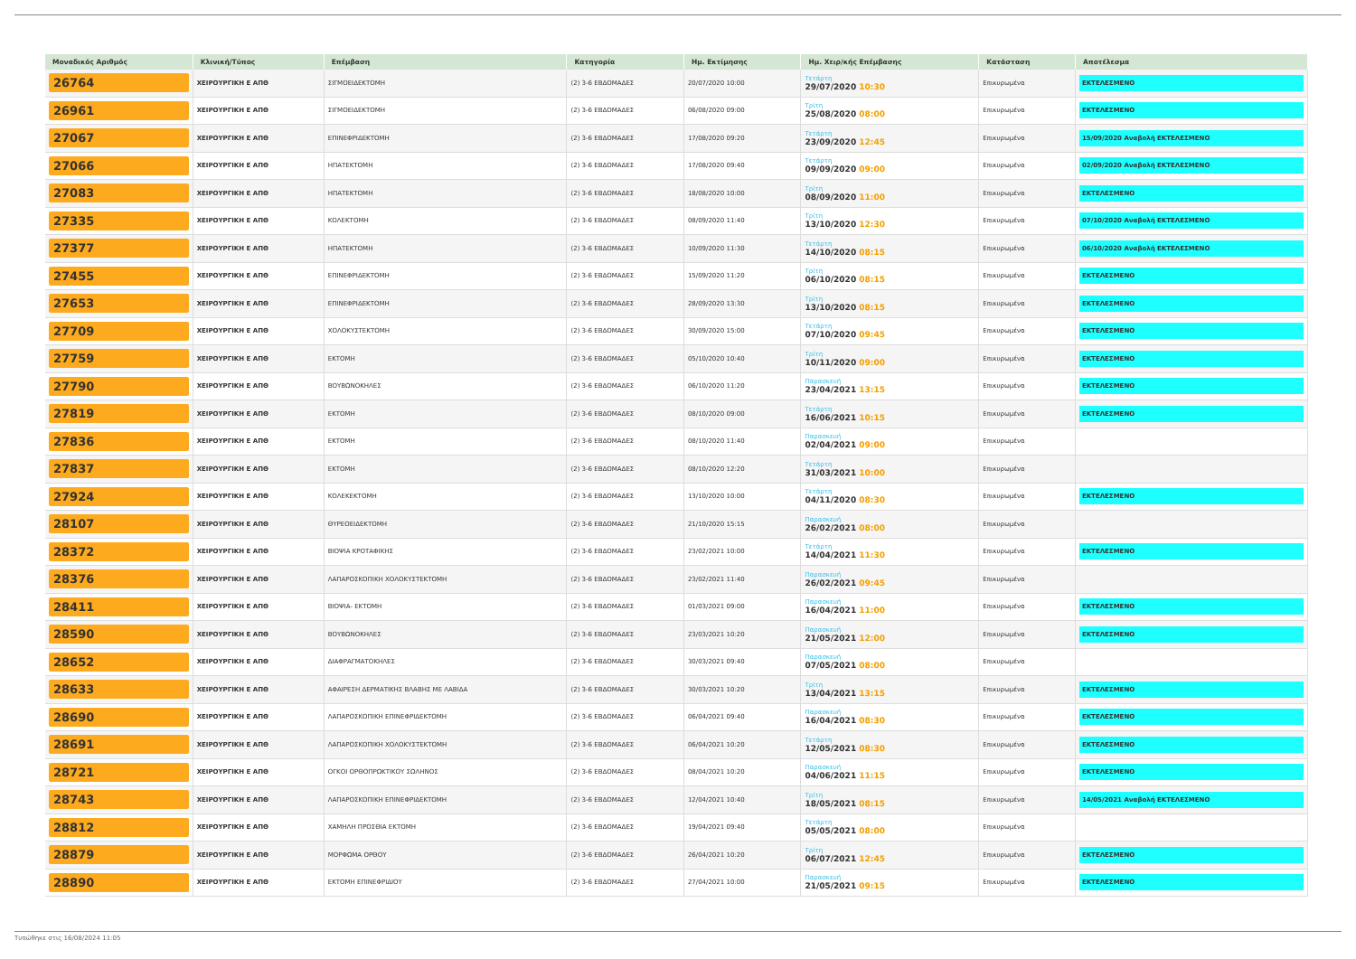| Μοναδικός Αριθμός | Κλινική/Τύπος | Επέμβαση | Κατηγορία | Ημ. Εκτίμησης | Ημ. Χειρ/κής Επέμβασης | Κατάσταση | Αποτέλεσμα |
| --- | --- | --- | --- | --- | --- | --- | --- |
| 26764 | ΧΕΙΡΟΥΡΓΙΚΗ Ε ΑΠΘ | ΣΙΓΜΟΕΙΔΕΚΤΟΜΗ | (2) 3-6 ΕΒΔΟΜΑΔΕΣ | 20/07/2020 10:00 | Τετάρτη 29/07/2020 10:30 | Επικυρωμένα | ΕΚΤΕΛΕΣΜΕΝΟ |
| 26961 | ΧΕΙΡΟΥΡΓΙΚΗ Ε ΑΠΘ | ΣΙΓΜΟΕΙΔΕΚΤΟΜΗ | (2) 3-6 ΕΒΔΟΜΑΔΕΣ | 06/08/2020 09:00 | Τρίτη 25/08/2020 08:00 | Επικυρωμένα | ΕΚΤΕΛΕΣΜΕΝΟ |
| 27067 | ΧΕΙΡΟΥΡΓΙΚΗ Ε ΑΠΘ | ΕΠΙΝΕΦΡΙΔΕΚΤΟΜΗ | (2) 3-6 ΕΒΔΟΜΑΔΕΣ | 17/08/2020 09:20 | Τετάρτη 23/09/2020 12:45 | Επικυρωμένα | 15/09/2020 Αναβολή ΕΚΤΕΛΕΣΜΕΝΟ |
| 27066 | ΧΕΙΡΟΥΡΓΙΚΗ Ε ΑΠΘ | ΗΠΑΤΕΚΤΟΜΗ | (2) 3-6 ΕΒΔΟΜΑΔΕΣ | 17/08/2020 09:40 | Τετάρτη 09/09/2020 09:00 | Επικυρωμένα | 02/09/2020 Αναβολή ΕΚΤΕΛΕΣΜΕΝΟ |
| 27083 | ΧΕΙΡΟΥΡΓΙΚΗ Ε ΑΠΘ | ΗΠΑΤΕΚΤΟΜΗ | (2) 3-6 ΕΒΔΟΜΑΔΕΣ | 18/08/2020 10:00 | Τρίτη 08/09/2020 11:00 | Επικυρωμένα | ΕΚΤΕΛΕΣΜΕΝΟ |
| 27335 | ΧΕΙΡΟΥΡΓΙΚΗ Ε ΑΠΘ | ΚΟΛΕΚΤΟΜΗ | (2) 3-6 ΕΒΔΟΜΑΔΕΣ | 08/09/2020 11:40 | Τρίτη 13/10/2020 12:30 | Επικυρωμένα | 07/10/2020 Αναβολή ΕΚΤΕΛΕΣΜΕΝΟ |
| 27377 | ΧΕΙΡΟΥΡΓΙΚΗ Ε ΑΠΘ | ΗΠΑΤΕΚΤΟΜΗ | (2) 3-6 ΕΒΔΟΜΑΔΕΣ | 10/09/2020 11:30 | Τετάρτη 14/10/2020 08:15 | Επικυρωμένα | 06/10/2020 Αναβολή ΕΚΤΕΛΕΣΜΕΝΟ |
| 27455 | ΧΕΙΡΟΥΡΓΙΚΗ Ε ΑΠΘ | ΕΠΙΝΕΦΡΙΔΕΚΤΟΜΗ | (2) 3-6 ΕΒΔΟΜΑΔΕΣ | 15/09/2020 11:20 | Τρίτη 06/10/2020 08:15 | Επικυρωμένα | ΕΚΤΕΛΕΣΜΕΝΟ |
| 27653 | ΧΕΙΡΟΥΡΓΙΚΗ Ε ΑΠΘ | ΕΠΙΝΕΦΡΙΔΕΚΤΟΜΗ | (2) 3-6 ΕΒΔΟΜΑΔΕΣ | 28/09/2020 13:30 | Τρίτη 13/10/2020 08:15 | Επικυρωμένα | ΕΚΤΕΛΕΣΜΕΝΟ |
| 27709 | ΧΕΙΡΟΥΡΓΙΚΗ Ε ΑΠΘ | ΧΟΛΟΚΥΣΤΕΚΤΟΜΗ | (2) 3-6 ΕΒΔΟΜΑΔΕΣ | 30/09/2020 15:00 | Τετάρτη 07/10/2020 09:45 | Επικυρωμένα | ΕΚΤΕΛΕΣΜΕΝΟ |
| 27759 | ΧΕΙΡΟΥΡΓΙΚΗ Ε ΑΠΘ | ΕΚΤΟΜΗ | (2) 3-6 ΕΒΔΟΜΑΔΕΣ | 05/10/2020 10:40 | Τρίτη 10/11/2020 09:00 | Επικυρωμένα | ΕΚΤΕΛΕΣΜΕΝΟ |
| 27790 | ΧΕΙΡΟΥΡΓΙΚΗ Ε ΑΠΘ | ΒΟΥΒΩΝΟΚΗΛΕΣ | (2) 3-6 ΕΒΔΟΜΑΔΕΣ | 06/10/2020 11:20 | Παρασκευή 23/04/2021 13:15 | Επικυρωμένα | ΕΚΤΕΛΕΣΜΕΝΟ |
| 27819 | ΧΕΙΡΟΥΡΓΙΚΗ Ε ΑΠΘ | ΕΚΤΟΜΗ | (2) 3-6 ΕΒΔΟΜΑΔΕΣ | 08/10/2020 09:00 | Τετάρτη 16/06/2021 10:15 | Επικυρωμένα | ΕΚΤΕΛΕΣΜΕΝΟ |
| 27836 | ΧΕΙΡΟΥΡΓΙΚΗ Ε ΑΠΘ | ΕΚΤΟΜΗ | (2) 3-6 ΕΒΔΟΜΑΔΕΣ | 08/10/2020 11:40 | Παρασκευή 02/04/2021 09:00 | Επικυρωμένα | |
| 27837 | ΧΕΙΡΟΥΡΓΙΚΗ Ε ΑΠΘ | ΕΚΤΟΜΗ | (2) 3-6 ΕΒΔΟΜΑΔΕΣ | 08/10/2020 12:20 | Τετάρτη 31/03/2021 10:00 | Επικυρωμένα | |
| 27924 | ΧΕΙΡΟΥΡΓΙΚΗ Ε ΑΠΘ | ΚΟΛΕΚΕΚΤΟΜΗ | (2) 3-6 ΕΒΔΟΜΑΔΕΣ | 13/10/2020 10:00 | Τετάρτη 04/11/2020 08:30 | Επικυρωμένα | ΕΚΤΕΛΕΣΜΕΝΟ |
| 28107 | ΧΕΙΡΟΥΡΓΙΚΗ Ε ΑΠΘ | ΘΥΡΕΟΕΙΔΕΚΤΟΜΗ | (2) 3-6 ΕΒΔΟΜΑΔΕΣ | 21/10/2020 15:15 | Παρασκευή 26/02/2021 08:00 | Επικυρωμένα | |
| 28372 | ΧΕΙΡΟΥΡΓΙΚΗ Ε ΑΠΘ | ΒΙΟΨΙΑ ΚΡΟΤΑΦΙΚΗΣ | (2) 3-6 ΕΒΔΟΜΑΔΕΣ | 23/02/2021 10:00 | Τετάρτη 14/04/2021 11:30 | Επικυρωμένα | ΕΚΤΕΛΕΣΜΕΝΟ |
| 28376 | ΧΕΙΡΟΥΡΓΙΚΗ Ε ΑΠΘ | ΛΑΠΑΡΟΣΚΟΠΙΚΗ ΧΟΛΟΚΥΣΤΕΚΤΟΜΗ | (2) 3-6 ΕΒΔΟΜΑΔΕΣ | 23/02/2021 11:40 | Παρασκευή 26/02/2021 09:45 | Επικυρωμένα | |
| 28411 | ΧΕΙΡΟΥΡΓΙΚΗ Ε ΑΠΘ | ΒΙΟΨΙΑ- ΕΚΤΟΜΗ | (2) 3-6 ΕΒΔΟΜΑΔΕΣ | 01/03/2021 09:00 | Παρασκευή 16/04/2021 11:00 | Επικυρωμένα | ΕΚΤΕΛΕΣΜΕΝΟ |
| 28590 | ΧΕΙΡΟΥΡΓΙΚΗ Ε ΑΠΘ | ΒΟΥΒΩΝΟΚΗΛΕΣ | (2) 3-6 ΕΒΔΟΜΑΔΕΣ | 23/03/2021 10:20 | Παρασκευή 21/05/2021 12:00 | Επικυρωμένα | ΕΚΤΕΛΕΣΜΕΝΟ |
| 28652 | ΧΕΙΡΟΥΡΓΙΚΗ Ε ΑΠΘ | ΔΙΑΦΡΑΓΜΑΤΟΚΗΛΕΣ | (2) 3-6 ΕΒΔΟΜΑΔΕΣ | 30/03/2021 09:40 | Παρασκευή 07/05/2021 08:00 | Επικυρωμένα | |
| 28633 | ΧΕΙΡΟΥΡΓΙΚΗ Ε ΑΠΘ | ΑΦΑΙΡΕΣΗ ΔΕΡΜΑΤΙΚΗΣ ΒΛΑΒΗΣ ΜΕ ΛΑΒΙΔΑ | (2) 3-6 ΕΒΔΟΜΑΔΕΣ | 30/03/2021 10:20 | Τρίτη 13/04/2021 13:15 | Επικυρωμένα | ΕΚΤΕΛΕΣΜΕΝΟ |
| 28690 | ΧΕΙΡΟΥΡΓΙΚΗ Ε ΑΠΘ | ΛΑΠΑΡΟΣΚΟΠΙΚΗ ΕΠΙΝΕΦΡΙΔΕΚΤΟΜΗ | (2) 3-6 ΕΒΔΟΜΑΔΕΣ | 06/04/2021 09:40 | Παρασκευή 16/04/2021 08:30 | Επικυρωμένα | ΕΚΤΕΛΕΣΜΕΝΟ |
| 28691 | ΧΕΙΡΟΥΡΓΙΚΗ Ε ΑΠΘ | ΛΑΠΑΡΟΣΚΟΠΙΚΗ ΧΟΛΟΚΥΣΤΕΚΤΟΜΗ | (2) 3-6 ΕΒΔΟΜΑΔΕΣ | 06/04/2021 10:20 | Τετάρτη 12/05/2021 08:30 | Επικυρωμένα | ΕΚΤΕΛΕΣΜΕΝΟ |
| 28721 | ΧΕΙΡΟΥΡΓΙΚΗ Ε ΑΠΘ | ΟΓΚΟΙ ΟΡΘΟΠΡΩΚΤΙΚΟΥ ΣΩΛΗΝΟΣ | (2) 3-6 ΕΒΔΟΜΑΔΕΣ | 08/04/2021 10:20 | Παρασκευή 04/06/2021 11:15 | Επικυρωμένα | ΕΚΤΕΛΕΣΜΕΝΟ |
| 28743 | ΧΕΙΡΟΥΡΓΙΚΗ Ε ΑΠΘ | ΛΑΠΑΡΟΣΚΟΠΙΚΗ ΕΠΙΝΕΦΡΙΔΕΚΤΟΜΗ | (2) 3-6 ΕΒΔΟΜΑΔΕΣ | 12/04/2021 10:40 | Τρίτη 18/05/2021 08:15 | Επικυρωμένα | 14/05/2021 Αναβολή ΕΚΤΕΛΕΣΜΕΝΟ |
| 28812 | ΧΕΙΡΟΥΡΓΙΚΗ Ε ΑΠΘ | ΧΑΜΗΛΗ ΠΡΟΣΘΙΑ ΕΚΤΟΜΗ | (2) 3-6 ΕΒΔΟΜΑΔΕΣ | 19/04/2021 09:40 | Τετάρτη 05/05/2021 08:00 | Επικυρωμένα | |
| 28879 | ΧΕΙΡΟΥΡΓΙΚΗ Ε ΑΠΘ | ΜΟΡΦΩΜΑ ΟΡΘΟΥ | (2) 3-6 ΕΒΔΟΜΑΔΕΣ | 26/04/2021 10:20 | Τρίτη 06/07/2021 12:45 | Επικυρωμένα | ΕΚΤΕΛΕΣΜΕΝΟ |
| 28890 | ΧΕΙΡΟΥΡΓΙΚΗ Ε ΑΠΘ | ΕΚΤΟΜΗ ΕΠΙΝΕΦΡΙΔΙΟΥ | (2) 3-6 ΕΒΔΟΜΑΔΕΣ | 27/04/2021 10:00 | Παρασκευή 21/05/2021 09:15 | Επικυρωμένα | ΕΚΤΕΛΕΣΜΕΝΟ |
Τυπώθηκε στις 16/08/2024 11:05